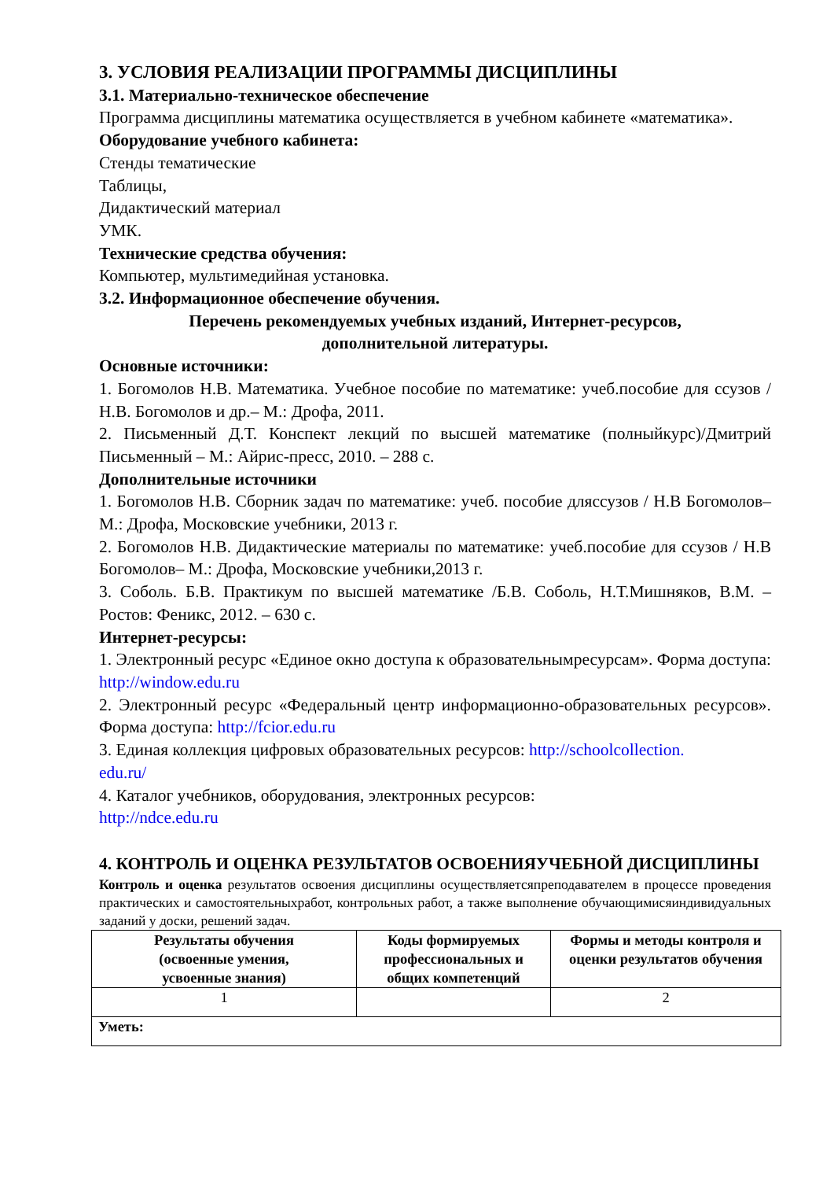3. УСЛОВИЯ РЕАЛИЗАЦИИ ПРОГРАММЫ ДИСЦИПЛИНЫ
3.1. Материально-техническое обеспечение
Программа дисциплины математика осуществляется в учебном кабинете «математика».
Оборудование учебного кабинета:
Стенды тематические
Таблицы,
Дидактический материал
УМК.
Технические средства обучения:
Компьютер, мультимедийная установка.
3.2. Информационное обеспечение обучения.
Перечень рекомендуемых учебных изданий, Интернет-ресурсов,
дополнительной литературы.
Основные источники:
1. Богомолов Н.В. Математика. Учебное пособие по математике: учеб.пособие для ссузов / Н.В. Богомолов и др.– М.: Дрофа, 2011.
2. Письменный Д.Т. Конспект лекций по высшей математике (полныйкурс)/Дмитрий Письменный – М.: Айрис-пресс, 2010. – 288 с.
Дополнительные источники
1. Богомолов Н.В. Сборник задач по математике: учеб. пособие дляссузов / Н.В Богомолов– М.: Дрофа, Московские учебники, 2013 г.
2. Богомолов Н.В. Дидактические материалы по математике: учеб.пособие для ссузов / Н.В Богомолов– М.: Дрофа, Московские учебники,2013 г.
3. Соболь. Б.В. Практикум по высшей математике /Б.В. Соболь, Н.Т.Мишняков, В.М. – Ростов: Феникс, 2012. – 630 с.
Интернет-ресурсы:
1. Электронный ресурс «Единое окно доступа к образовательнымресурсам». Форма доступа: http://window.edu.ru
2. Электронный ресурс «Федеральный центр информационно-образовательных ресурсов». Форма доступа: http://fcior.edu.ru
3. Единая коллекция цифровых образовательных ресурсов: http://schoolcollection.
edu.ru/
4. Каталог учебников, оборудования, электронных ресурсов:
http://ndce.edu.ru
4. КОНТРОЛЬ И ОЦЕНКА РЕЗУЛЬТАТОВ ОСВОЕНИЯУЧЕБНОЙ ДИСЦИПЛИНЫ
Контроль и оценка результатов освоения дисциплины осуществляетсяпреподавателем в процессе проведения практических и самостоятельныхработ, контрольных работ, а также выполнение обучающимисяиндивидуальных заданий у доски, решений задач.
| Результаты обучения (освоенные умения, усвоенные знания) | Коды формируемых профессиональных и общих компетенций | Формы и методы контроля и оценки результатов обучения |
| --- | --- | --- |
| 1 | | 2 |
| Уметь: | | |